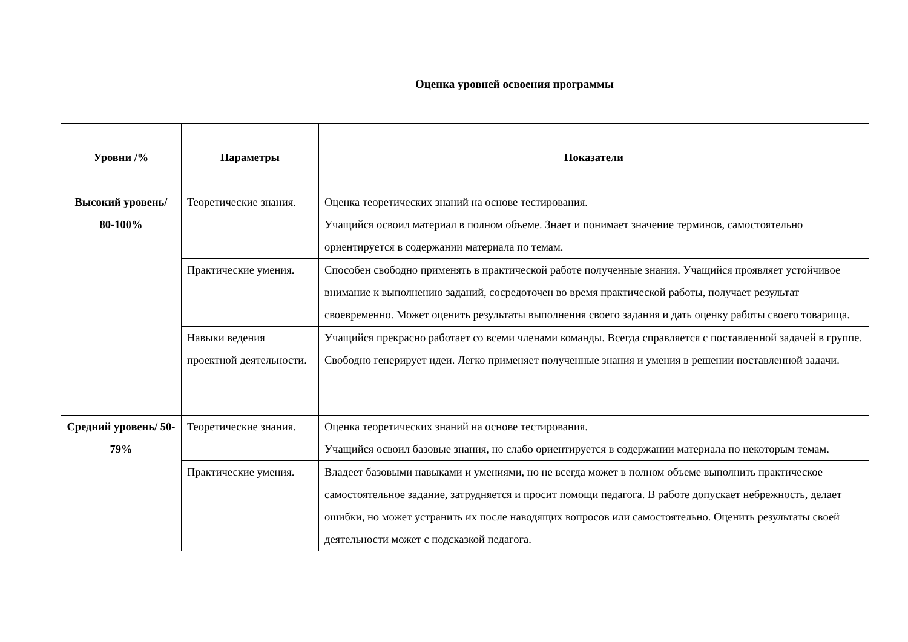Оценка уровней освоения программы
| Уровни /% | Параметры | Показатели |
| --- | --- | --- |
| Высокий уровень/ 80-100% | Теоретические знания. | Оценка теоретических знаний на основе тестирования. Учащийся освоил материал в полном объеме. Знает и понимает значение терминов, самостоятельно ориентируется в содержании материала по темам. |
| | Практические умения. | Способен свободно применять в практической работе полученные знания. Учащийся проявляет устойчивое внимание к выполнению заданий, сосредоточен во время практической работы, получает результат своевременно. Может оценить результаты выполнения своего задания и дать оценку работы своего товарища. |
| | Навыки ведения проектной деятельности. | Учащийся прекрасно работает со всеми членами команды. Всегда справляется с поставленной задачей в группе. Свободно генерирует идеи. Легко применяет полученные знания и умения в решении поставленной задачи. |
| Средний уровень/ 50-79% | Теоретические знания. | Оценка теоретических знаний на основе тестирования. Учащийся освоил базовые знания, но слабо ориентируется в содержании материала по некоторым темам. |
| | Практические умения. | Владеет базовыми навыками и умениями, но не всегда может в полном объеме выполнить практическое самостоятельное задание, затрудняется и просит помощи педагога. В работе допускает небрежность, делает ошибки, но может устранить их после наводящих вопросов или самостоятельно. Оценить результаты своей деятельности может с подсказкой педагога. |